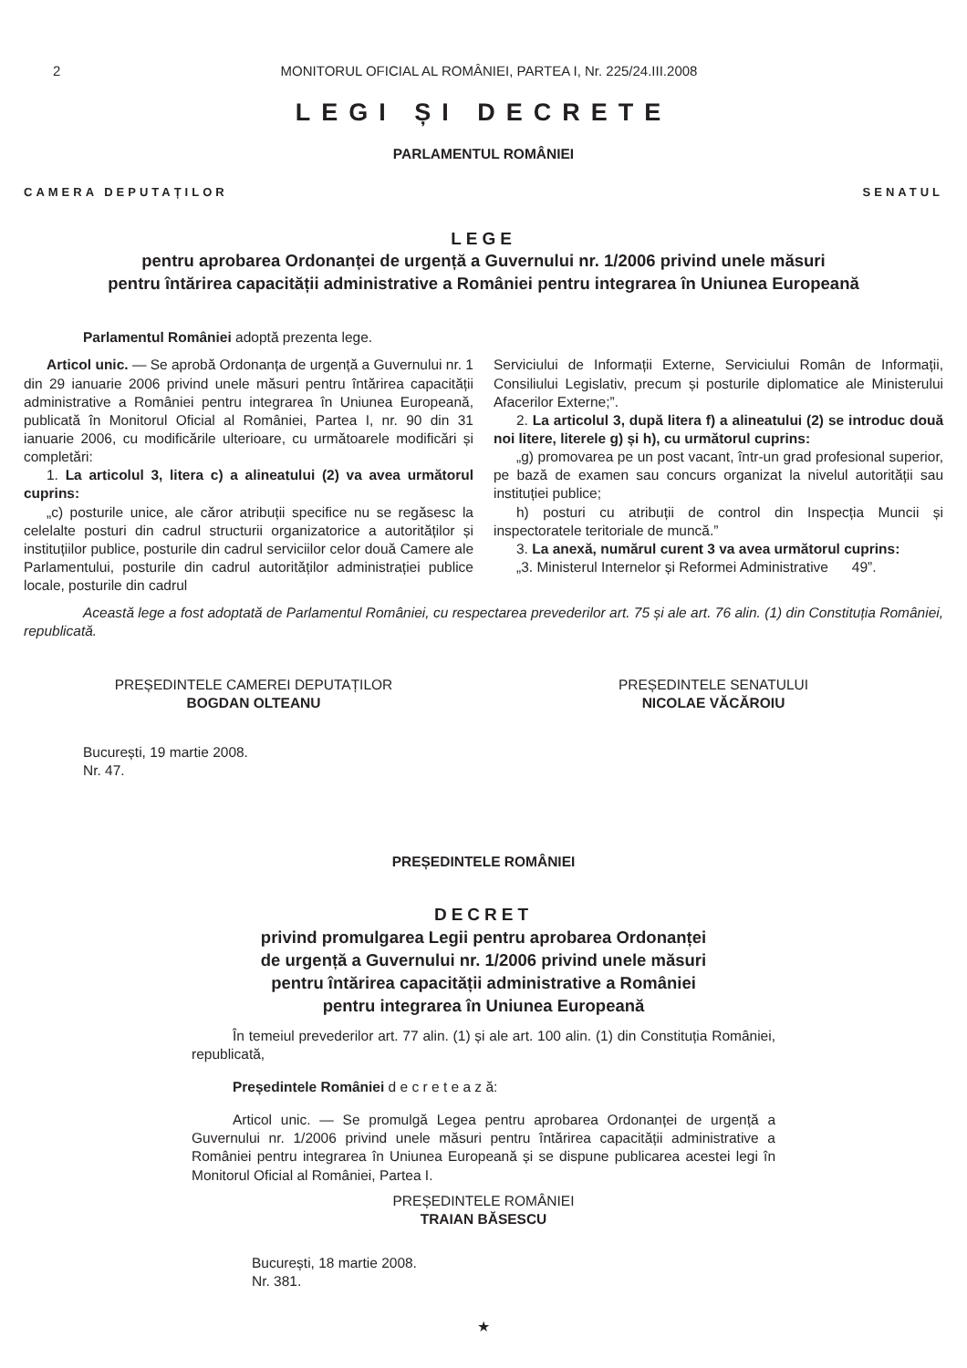2 MONITORUL OFICIAL AL ROMÂNIEI, PARTEA I, Nr. 225/24.III.2008
LEGI ȘI DECRETE
PARLAMENTUL ROMÂNIEI
CAMERA DEPUTAȚILOR SENATUL
LEGE
pentru aprobarea Ordonanței de urgență a Guvernului nr. 1/2006 privind unele măsuri
pentru întărirea capacității administrative a României pentru integrarea în Uniunea Europeană
Parlamentul României adoptă prezenta lege.
Articol unic. — Se aprobă Ordonanța de urgență a Guvernului nr. 1 din 29 ianuarie 2006 privind unele măsuri pentru întărirea capacității administrative a României pentru integrarea în Uniunea Europeană, publicată în Monitorul Oficial al României, Partea I, nr. 90 din 31 ianuarie 2006, cu modificările ulterioare, cu următoarele modificări și completări:
1. La articolul 3, litera c) a alineatului (2) va avea următorul cuprins:
„c) posturile unice, ale căror atribuții specifice nu se regăsesc la celelalte posturi din cadrul structurii organizatorice a autorităților și instituțiilor publice, posturile din cadrul serviciilor celor două Camere ale Parlamentului, posturile din cadrul autorităților administrației publice locale, posturile din cadrul
Serviciului de Informații Externe, Serviciului Român de Informații, Consiliului Legislativ, precum și posturile diplomatice ale Ministerului Afacerilor Externe;”.
2. La articolul 3, după litera f) a alineatului (2) se introduc două noi litere, literele g) și h), cu următorul cuprins:
„g) promovarea pe un post vacant, într-un grad profesional superior, pe bază de examen sau concurs organizat la nivelul autorității sau instituției publice;
h) posturi cu atribuții de control din Inspecția Muncii și inspectoratele teritoriale de muncă.”
3. La anexă, numărul curent 3 va avea următorul cuprins:
„3. Ministerul Internelor și Reformei Administrative 49”.
Această lege a fost adoptată de Parlamentul României, cu respectarea prevederilor art. 75 și ale art. 76 alin. (1) din Constituția României, republicată.
PREȘEDINTELE CAMEREI DEPUTAȚILOR
BOGDAN OLTEANU
PREȘEDINTELE SENATULUI
NICOLAE VĂCĂROIU
București, 19 martie 2008.
Nr. 47.
PREȘEDINTELE ROMÂNIEI
DECRET
privind promulgarea Legii pentru aprobarea Ordonanței
de urgență a Guvernului nr. 1/2006 privind unele măsuri
pentru întărirea capacității administrative a României
pentru integrarea în Uniunea Europeană
În temeiul prevederilor art. 77 alin. (1) și ale art. 100 alin. (1) din Constituția României, republicată,
Președintele României d e c r e t e a z ă:
Articol unic. — Se promulgă Legea pentru aprobarea Ordonanței de urgență a Guvernului nr. 1/2006 privind unele măsuri pentru întărirea capacității administrative a României pentru integrarea în Uniunea Europeană și se dispune publicarea acestei legi în Monitorul Oficial al României, Partea I.
PREȘEDINTELE ROMÂNIEI
TRAIAN BĂSESCU
București, 18 martie 2008.
Nr. 381.
★